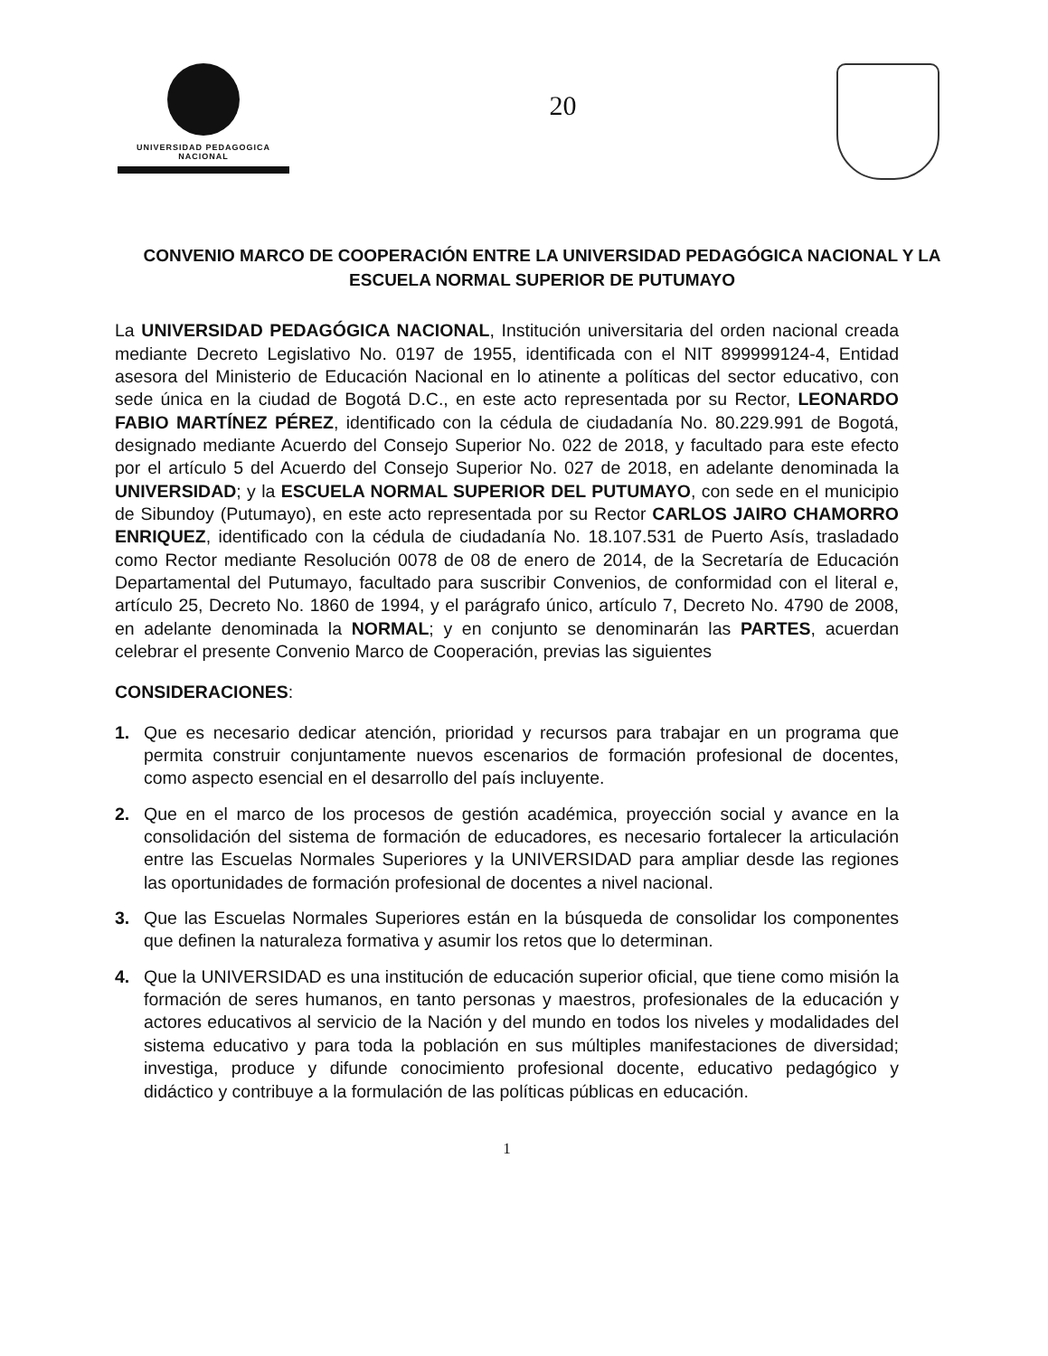UNIVERSIDAD PEDAGOGICA
NACIONAL
20
CONVENIO MARCO DE COOPERACIÓN ENTRE LA UNIVERSIDAD PEDAGÓGICA NACIONAL Y LA ESCUELA NORMAL SUPERIOR DE PUTUMAYO
La UNIVERSIDAD PEDAGÓGICA NACIONAL, Institución universitaria del orden nacional creada mediante Decreto Legislativo No. 0197 de 1955, identificada con el NIT 899999124-4, Entidad asesora del Ministerio de Educación Nacional en lo atinente a políticas del sector educativo, con sede única en la ciudad de Bogotá D.C., en este acto representada por su Rector, LEONARDO FABIO MARTÍNEZ PÉREZ, identificado con la cédula de ciudadanía No. 80.229.991 de Bogotá, designado mediante Acuerdo del Consejo Superior No. 022 de 2018, y facultado para este efecto por el artículo 5 del Acuerdo del Consejo Superior No. 027 de 2018, en adelante denominada la UNIVERSIDAD; y la ESCUELA NORMAL SUPERIOR DEL PUTUMAYO, con sede en el municipio de Sibundoy (Putumayo), en este acto representada por su Rector CARLOS JAIRO CHAMORRO ENRIQUEZ, identificado con la cédula de ciudadanía No. 18.107.531 de Puerto Asís, trasladado como Rector mediante Resolución 0078 de 08 de enero de 2014, de la Secretaría de Educación Departamental del Putumayo, facultado para suscribir Convenios, de conformidad con el literal e, artículo 25, Decreto No. 1860 de 1994, y el parágrafo único, artículo 7, Decreto No. 4790 de 2008, en adelante denominada la NORMAL; y en conjunto se denominarán las PARTES, acuerdan celebrar el presente Convenio Marco de Cooperación, previas las siguientes
CONSIDERACIONES:
1. Que es necesario dedicar atención, prioridad y recursos para trabajar en un programa que permita construir conjuntamente nuevos escenarios de formación profesional de docentes, como aspecto esencial en el desarrollo del país incluyente.
2. Que en el marco de los procesos de gestión académica, proyección social y avance en la consolidación del sistema de formación de educadores, es necesario fortalecer la articulación entre las Escuelas Normales Superiores y la UNIVERSIDAD para ampliar desde las regiones las oportunidades de formación profesional de docentes a nivel nacional.
3. Que las Escuelas Normales Superiores están en la búsqueda de consolidar los componentes que definen la naturaleza formativa y asumir los retos que lo determinan.
4. Que la UNIVERSIDAD es una institución de educación superior oficial, que tiene como misión la formación de seres humanos, en tanto personas y maestros, profesionales de la educación y actores educativos al servicio de la Nación y del mundo en todos los niveles y modalidades del sistema educativo y para toda la población en sus múltiples manifestaciones de diversidad; investiga, produce y difunde conocimiento profesional docente, educativo pedagógico y didáctico y contribuye a la formulación de las políticas públicas en educación.
1